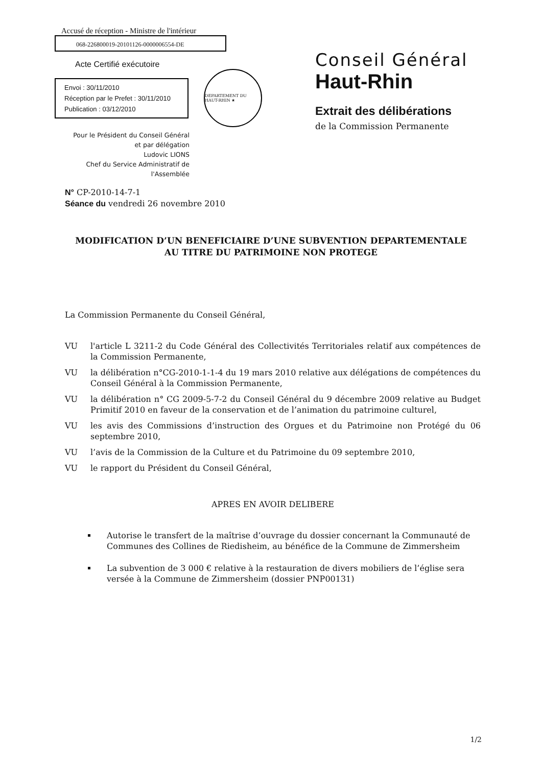Accusé de réception - Ministre de l'intérieur
068-226800019-20101126-0000006554-DE
Acte Certifié exécutoire
Envoi : 30/11/2010
Réception par le Prefet : 30/11/2010
Publication : 03/12/2010
DEPARTEMENT DU HAUT-RHIN ★
Pour le Président du Conseil Général
et par délégation
Ludovic LIONS
Chef du Service Administratif de
l'Assemblée
Conseil Général
Haut-Rhin
Extrait des délibérations
de la Commission Permanente
N° CP-2010-14-7-1
Séance du vendredi 26 novembre 2010
MODIFICATION D’UN BENEFICIAIRE D’UNE SUBVENTION DEPARTEMENTALE
AU TITRE DU PATRIMOINE NON PROTEGE
La Commission Permanente du Conseil Général,
VU l'article L 3211-2 du Code Général des Collectivités Territoriales relatif aux compétences de la Commission Permanente,
VU la délibération n°CG-2010-1-1-4 du 19 mars 2010 relative aux délégations de compétences du Conseil Général à la Commission Permanente,
VU la délibération n° CG 2009-5-7-2 du Conseil Général du 9 décembre 2009 relative au Budget Primitif 2010 en faveur de la conservation et de l’animation du patrimoine culturel,
VU les avis des Commissions d’instruction des Orgues et du Patrimoine non Protégé du 06 septembre 2010,
VU l’avis de la Commission de la Culture et du Patrimoine du 09 septembre 2010,
VU le rapport du Président du Conseil Général,
APRES EN AVOIR DELIBERE
Autorise le transfert de la maîtrise d’ouvrage du dossier concernant la Communauté de Communes des Collines de Riedisheim, au bénéfice de la Commune de Zimmersheim
La subvention de 3 000 € relative à la restauration de divers mobiliers de l’église sera versée à la Commune de Zimmersheim (dossier PNP00131)
1/2